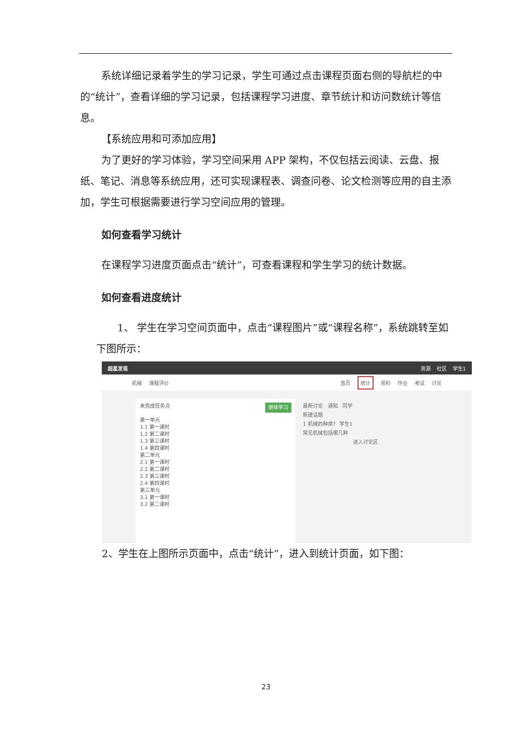系统详细记录着学生的学习记录，学生可通过点击课程页面右侧的导航栏的中的“统计”，查看详细的学习记录，包括课程学习进度、章节统计和访问数统计等信息。
【系统应用和可添加应用】
为了更好的学习体验，学习空间采用 APP 架构，不仅包括云阅读、云盘、报纸、笔记、消息等系统应用，还可实现课程表、调查问卷、论文检测等应用的自主添加，学生可根据需要进行学习空间应用的管理。
如何查看学习统计
在课程学习进度页面点击“统计”，可查看课程和学生学习的统计数据。
如何查看进度统计
1、 学生在学习空间页面中，点击“课程图片”或“课程名称”，系统跳转至如下图所示：
超星发现 资源 社区 学生1
机械 课程评价 首页 统计 资料 作业 考试 讨论
继续学习 未完成任务点
第一单元
1.1 第一课时
1.2 第二课时
1.3 第三课时
1.4 第四课时
第二单元
2.1 第一课时
2.2 第二课时
2.3 第三课时
2.4 第四课时
第三单元
3.1 第一课时
3.2 第二课时
最新讨论 通知 同学
新建话题
1 机械的种类？ 学生1
常见机械包括哪几种
进入讨论区
2、学生在上图所示页面中，点击“统计”，进入到统计页面，如下图：
23